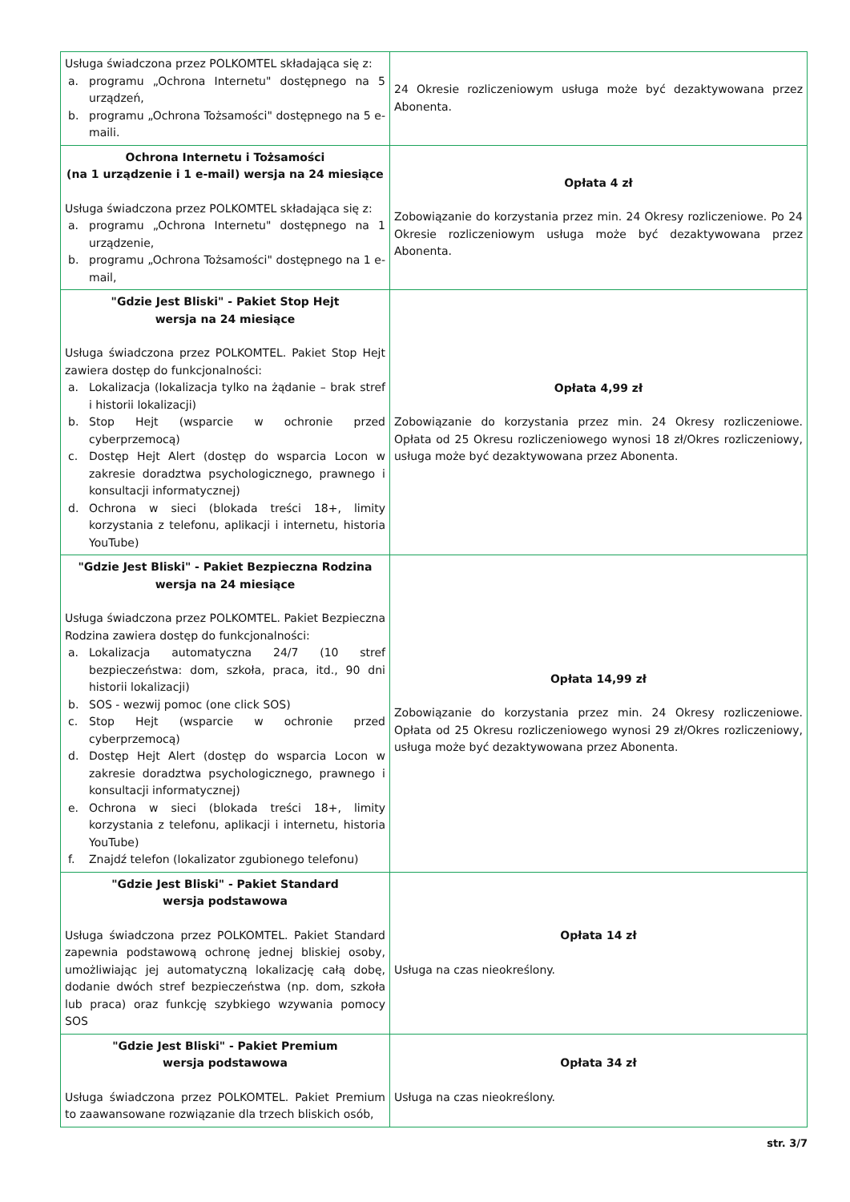| Usługa świadczona przez POLKOMTEL składająca się z: a. programu „Ochrona Internetu" dostępnego na 5 urządzeń, b. programu „Ochrona Tożsamości" dostępnego na 5 e-maili. | 24 Okresie rozliczeniowym usługa może być dezaktywowana przez Abonenta. |
| Ochrona Internetu i Tożsamości (na 1 urządzenie i 1 e-mail) wersja na 24 miesiące Usługa świadczona przez POLKOMTEL składająca się z: a. programu „Ochrona Internetu" dostępnego na 1 urządzenie, b. programu „Ochrona Tożsamości" dostępnego na 1 e-mail, | Opłata 4 zł Zobowiązanie do korzystania przez min. 24 Okresy rozliczeniowe. Po 24 Okresie rozliczeniowym usługa może być dezaktywowana przez Abonenta. |
| "Gdzie Jest Bliski" - Pakiet Stop Hejt wersja na 24 miesiące Usługa świadczona przez POLKOMTEL. Pakiet Stop Hejt zawiera dostęp do funkcjonalności: a. Lokalizacja (lokalizacja tylko na żądanie – brak stref i historii lokalizacji) b. Stop Hejt (wsparcie w ochronie przed cyberprzemocą) c. Dostęp Hejt Alert (dostęp do wsparcia Locon w zakresie doradztwa psychologicznego, prawnego i konsultacji informatycznej) d. Ochrona w sieci (blokada treści 18+, limity korzystania z telefonu, aplikacji i internetu, historia YouTube) | Opłata 4,99 zł Zobowiązanie do korzystania przez min. 24 Okresy rozliczeniowe. Opłata od 25 Okresu rozliczeniowego wynosi 18 zł/Okres rozliczeniowy , usługa może być dezaktywowana przez Abonenta. |
| "Gdzie Jest Bliski" - Pakiet Bezpieczna Rodzina wersja na 24 miesiące Usługa świadczona przez POLKOMTEL. Pakiet Bezpieczna Rodzina zawiera dostęp do funkcjonalności: a. Lokalizacja automatyczna 24/7 (10 stref bezpieczeństwa: dom, szkoła, praca, itd., 90 dni historii lokalizacji) b. SOS - wezwij pomoc (one click SOS) c. Stop Hejt (wsparcie w ochronie przed cyberprzemocą) d. Dostęp Hejt Alert (dostęp do wsparcia Locon w zakresie doradztwa psychologicznego, prawnego i konsultacji informatycznej) e. Ochrona w sieci (blokada treści 18+, limity korzystania z telefonu, aplikacji i internetu, historia YouTube) f. Znajdź telefon (lokalizator zgubionego telefonu) | Opłata 14,99 zł Zobowiązanie do korzystania przez min. 24 Okresy rozliczeniowe. Opłata od 25 Okresu rozliczeniowego wynosi 29 zł/Okres rozliczeniowy , usługa może być dezaktywowana przez Abonenta. |
| "Gdzie Jest Bliski" - Pakiet Standard wersja podstawowa Usługa świadczona przez POLKOMTEL. Pakiet Standard zapewnia podstawową ochronę jednej bliskiej osoby, umożliwiając jej automatyczną lokalizację całą dobę, dodanie dwóch stref bezpieczeństwa (np. dom, szkoła lub praca) oraz funkcję szybkiego wzywania pomocy SOS | Opłata 14 zł Usługa na czas nieokreślony. |
| "Gdzie Jest Bliski" - Pakiet Premium wersja podstawowa Usługa świadczona przez POLKOMTEL. Pakiet Premium to zaawansowane rozwiązanie dla trzech bliskich osób, | Opłata 34 zł Usługa na czas nieokreślony. |
str. 3/7